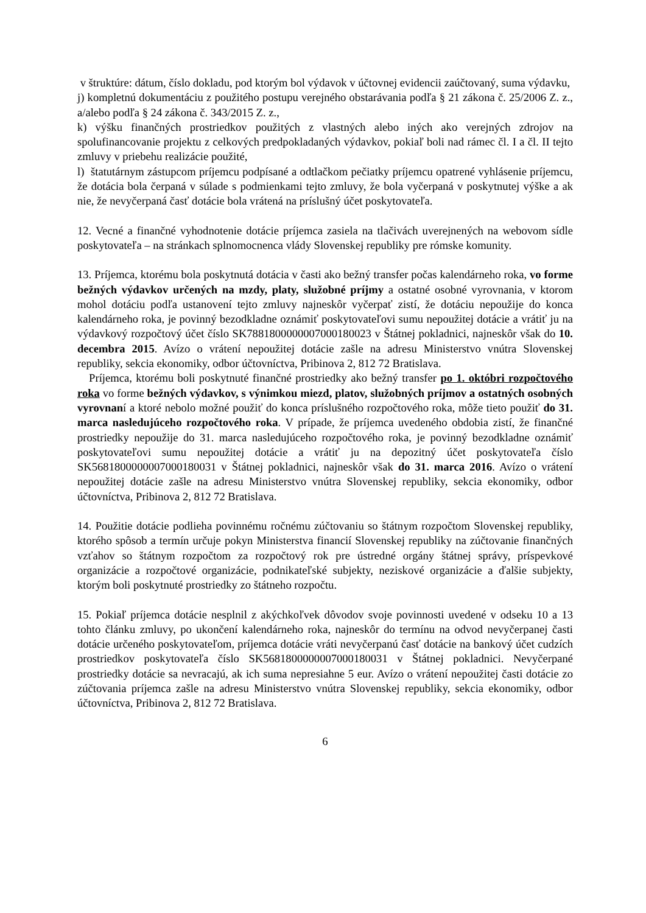v štruktúre: dátum, číslo dokladu, pod ktorým bol výdavok v účtovnej evidencii zaúčtovaný, suma výdavku,
j) kompletnú dokumentáciu z použitého postupu verejného obstarávania podľa § 21 zákona č. 25/2006 Z. z., a/alebo podľa § 24 zákona č. 343/2015 Z. z.,
k) výšku finančných prostriedkov použitých z vlastných alebo iných ako verejných zdrojov na spolufinancovanie projektu z celkových predpokladaných výdavkov, pokiaľ boli nad rámec čl. I a čl. II tejto zmluvy v priebehu realizácie použité,
l) štatutárnym zástupcom príjemcu podpísané a odtlačkom pečiatky príjemcu opatrené vyhlásenie príjemcu, že dotácia bola čerpaná v súlade s podmienkami tejto zmluvy, že bola vyčerpaná v poskytnutej výške a ak nie, že nevyčerpaná časť dotácie bola vrátená na príslušný účet poskytovateľa.
12. Vecné a finančné vyhodnotenie dotácie príjemca zasiela na tlačivách uverejnených na webovom sídle poskytovateľa – na stránkach splnomocnenca vlády Slovenskej republiky pre rómske komunity.
13. Príjemca, ktorému bola poskytnutá dotácia v časti ako bežný transfer počas kalendárneho roka, vo forme bežných výdavkov určených na mzdy, platy, služobné príjmy a ostatné osobné vyrovnania, v ktorom mohol dotáciu podľa ustanovení tejto zmluvy najneskôr vyčerpať zistí, že dotáciu nepoužije do konca kalendárneho roka, je povinný bezodkladne oznámiť poskytovateľovi sumu nepoužitej dotácie a vrátiť ju na výdavkový rozpočtový účet číslo SK7881800000007000180023 v Štátnej pokladnici, najneskôr však do 10. decembra 2015. Avízo o vrátení nepoužitej dotácie zašle na adresu Ministerstvo vnútra Slovenskej republiky, sekcia ekonomiky, odbor účtovníctva, Pribinova 2, 812 72 Bratislava.
Príjemca, ktorému boli poskytnuté finančné prostriedky ako bežný transfer po 1. októbri rozpočtového roka vo forme bežných výdavkov, s výnimkou miezd, platov, služobných príjmov a ostatných osobných vyrovnaní a ktoré nebolo možné použiť do konca príslušného rozpočtového roka, môže tieto použiť do 31. marca nasledujúceho rozpočtového roka. V prípade, že príjemca uvedeného obdobia zistí, že finančné prostriedky nepoužije do 31. marca nasledujúceho rozpočtového roka, je povinný bezodkladne oznámiť poskytovateľovi sumu nepoužitej dotácie a vrátiť ju na depozitný účet poskytovateľa číslo SK5681800000007000180031 v Štátnej pokladnici, najneskôr však do 31. marca 2016. Avízo o vrátení nepoužitej dotácie zašle na adresu Ministerstvo vnútra Slovenskej republiky, sekcia ekonomiky, odbor účtovníctva, Pribinova 2, 812 72 Bratislava.
14. Použitie dotácie podlieha povinnému ročnému zúčtovaniu so štátnym rozpočtom Slovenskej republiky, ktorého spôsob a termín určuje pokyn Ministerstva financií Slovenskej republiky na zúčtovanie finančných vzťahov so štátnym rozpočtom za rozpočtový rok pre ústredné orgány štátnej správy, príspevkové organizácie a rozpočtové organizácie, podnikateľské subjekty, neziskové organizácie a ďalšie subjekty, ktorým boli poskytnuté prostriedky zo štátneho rozpočtu.
15. Pokiaľ príjemca dotácie nesplnil z akýchkoľvek dôvodov svoje povinnosti uvedené v odseku 10 a 13 tohto článku zmluvy, po ukončení kalendárneho roka, najneskôr do termínu na odvod nevyčerpanej časti dotácie určeného poskytovateľom, príjemca dotácie vráti nevyčerpanú časť dotácie na bankový účet cudzích prostriedkov poskytovateľa číslo SK5681800000007000180031 v Štátnej pokladnici. Nevyčerpané prostriedky dotácie sa nevracajú, ak ich suma nepresiahne 5 eur. Avízo o vrátení nepoužitej časti dotácie zo zúčtovania príjemca zašle na adresu Ministerstvo vnútra Slovenskej republiky, sekcia ekonomiky, odbor účtovníctva, Pribinova 2, 812 72 Bratislava.
6